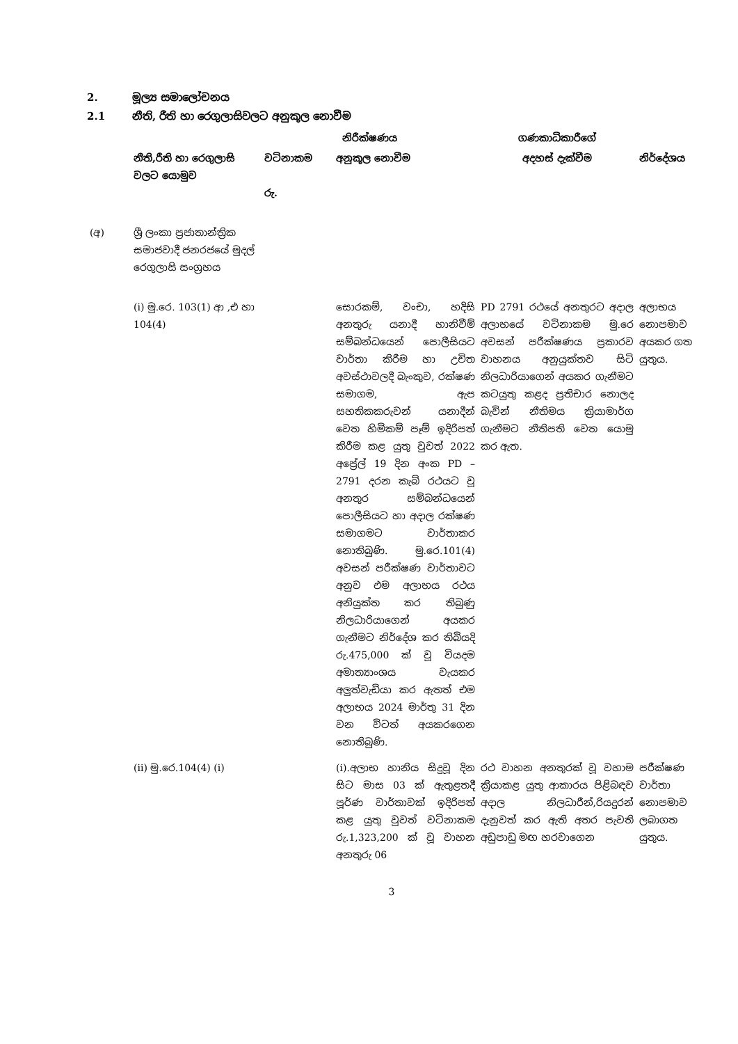2. මූල්‍ය සමාලෝචනය
2.1 නීති, රීති හා රෙගුලාසිවලට අනුකූල නොවීම
| | | නිරීක්ෂණය | | ගණකාධිකාරීගේ | |
| --- | --- | --- | --- | --- | --- |
| | නීති,රීති හා රෙගුලාසි වලට යොමුව | වටිනාකම රු. | අනුකූල නොවීම | අදහස් දැක්වීම | නිර්දේශය |
| (අ) | ශ්‍රී ලංකා ප්‍රජාතාන්ත්‍රික සමාජවාදී ජනරජයේ මුදල් රෙගුලාසි සංග්‍රහය | | | | |
| | (i) මු.රෙ. 103(1) ආ ,එ හා 104(4) | | සොරකම්, වංචා, හදිසි අනතුරු යනාදී හානිවීම් සම්බන්ධයෙන් පොලීසියට වාර්තා කිරීම හා උචිත අවස්ථාවලදී බැංකුව, රක්ෂණ සමාගම, ඇප සහතිකකරුවන් යනාදීන් වෙත හිමිකම් පෑම් ඉදිරිපත් කිරීම කළ යුතු වුවත් 2022 අප්‍රේල් 19 දින අංක PD – 2791 දරන කැබ් රථයට වූ අනතුර සම්බන්ධයෙන් පොලීසියට හා අදාල රක්ෂණ සමාගමට වාර්තාකර නොතිබුණි. මු.රෙ.101(4) අවසන් පරීක්ෂණ වාර්තාවට අනුව එම අලාභය රථය අනියුක්ත කර තිබුණු නිලධාරියාගෙන් අයකර ගැනීමට නිර්දේශ කර තිබියදි රු.475,000 ක් වූ වියදම අමාත්‍යාංශය වැයකර අලුත්වැඩියා කර ඇතත් එම අලාභය 2024 මාර්තු 31 දින වන විටත් අයකරගෙන නොතිබුණි. | PD 2791 රථයේ අනතුරට අදාල අලාභයේ වටිනාකම මු.රෙ අවසන් පරීක්ෂණය ප්‍රකාරව වාහනය අනුයුක්තව සිටි නිලධාරියාගෙන් අයකර ගැනීමට කටයුතු කළද ප්‍රතිචාර නොලද බැවින් නීතිමය ක්‍රියාමාර්ග ගැනීමට නීතිපති වෙත යොමු කර ඇත. | අලාභය නොපමාව අයකර ගත යුතුය. |
| | (ii) මු.රෙ.104(4) (i) | | (i).අලාභ හානිය සිදුවූ දින සිට මාස 03 ක් ඇතුළතදී පූර්ණ වාර්තාවක් ඉදිරිපත් කළ යුතු වුවත් වටිනාකම රු.1,323,200 ක් වූ වාහන අනතුරු 06 | රථ වාහන අනතුරක් වූ වහාම ක්‍රියාකළ යුතු ආකාරය පිළිබඳව අදාල නිලධාරීන්,රියදුරන් දැනුවත් කර ඇති අතර පැවති අඩුපාඩු මඟ හරවාගෙන | පරීක්ෂණ වාර්තා නොපමාව ලබාගත යුතුය. |
3